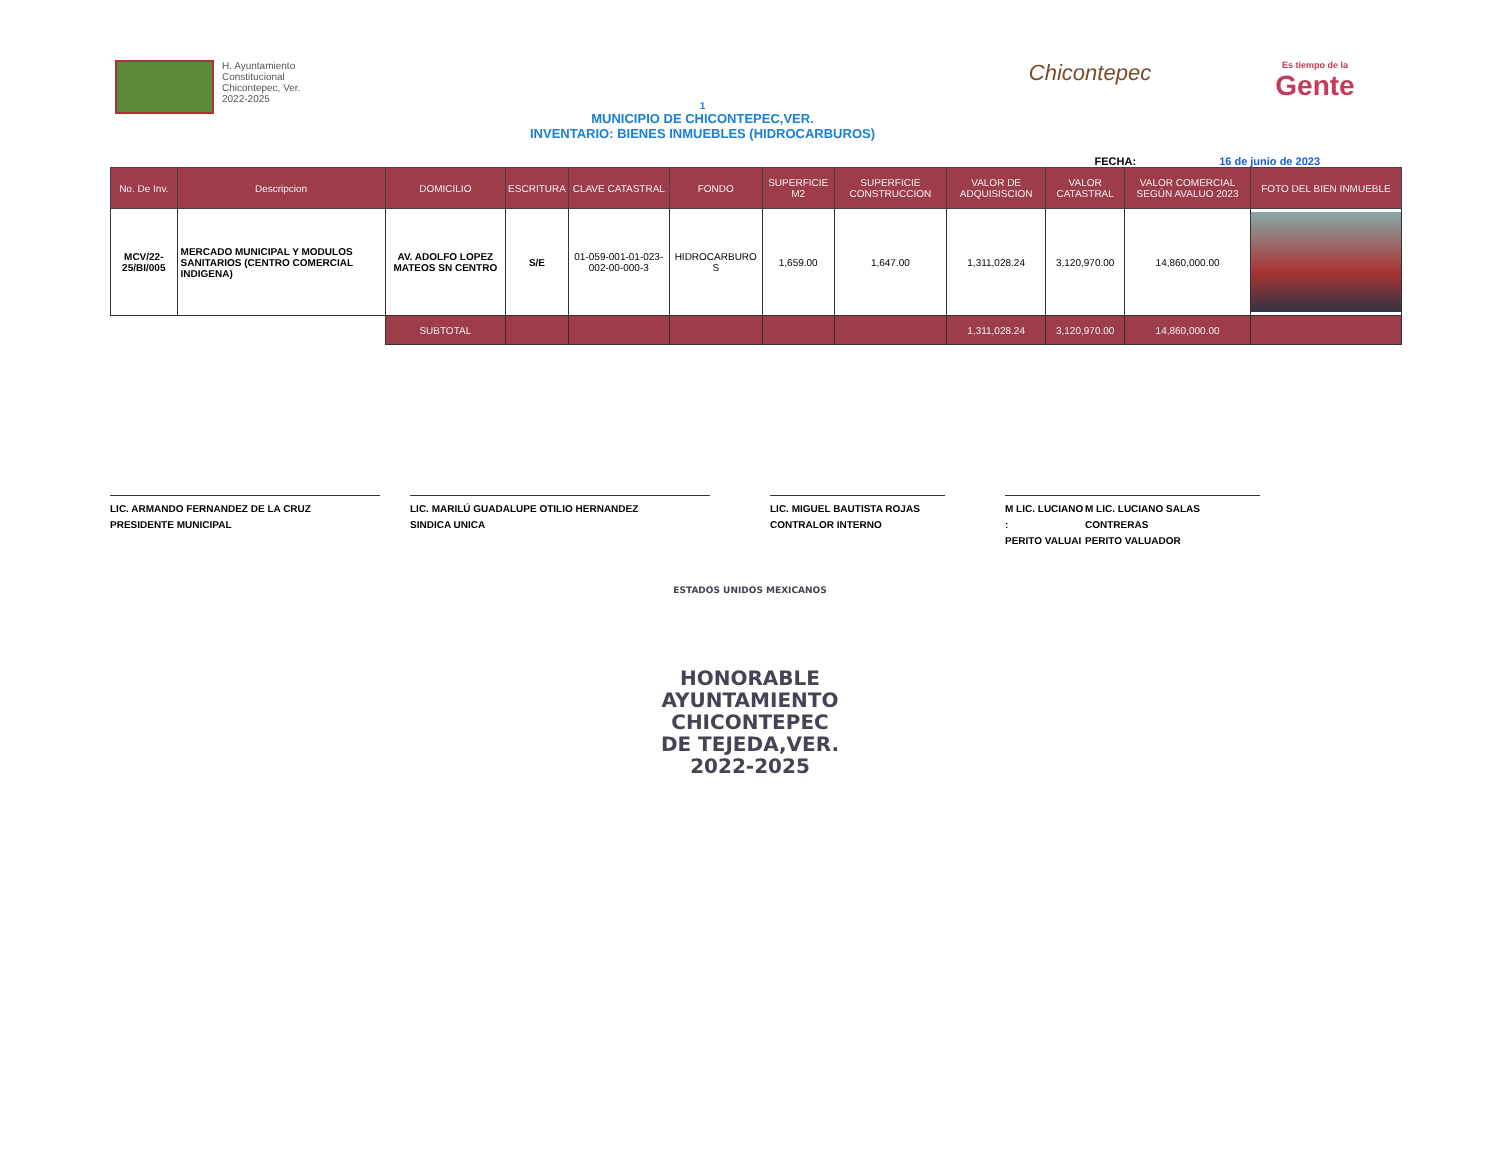H. Ayuntamiento
Constitucional
Chicontepec, Ver.
2022-2025
1
MUNICIPIO DE CHICONTEPEC,VER.
INVENTARIO: BIENES INMUEBLES (HIDROCARBUROS)
Chicontepec
Es tiempo de la
Gente
FECHA: 16 de junio de 2023
| No. De Inv. | Descripcion | DOMICILIO | ESCRITURA | CLAVE CATASTRAL | FONDO | SUPERFICIE M2 | SUPERFICIE CONSTRUCCION | VALOR DE ADQUISISCION | VALOR CATASTRAL | VALOR COMERCIAL SEGÚN AVALUO 2023 | FOTO DEL BIEN INMUEBLE |
| --- | --- | --- | --- | --- | --- | --- | --- | --- | --- | --- | --- |
| MCV/22-25/BI/005 | MERCADO MUNICIPAL Y MODULOS SANITARIOS (CENTRO COMERCIAL INDIGENA) | AV. ADOLFO LOPEZ MATEOS SN CENTRO | S/E | 01-059-001-01-023-002-00-000-3 | HIDROCARBURO S | 1,659.00 | 1,647.00 | 1,311,028.24 | 3,120,970.00 | 14,860,000.00 | |
| | | SUBTOTAL | | | | | | 1,311,028.24 | 3,120,970.00 | 14,860,000.00 | |
LIC. ARMANDO FERNANDEZ DE LA CRUZ
PRESIDENTE MUNICIPAL
LIC. MARILÚ GUADALUPE OTILIO HERNANDEZ
SINDICA UNICA
LIC. MIGUEL BAUTISTA ROJAS
CONTRALOR INTERNO
M LIC. LUCIANO :
PERITO VALUAI
M LIC. LUCIANO SALAS CONTRERAS
PERITO VALUADOR
ESTADOS UNIDOS MEXICANOS
HONORABLE
AYUNTAMIENTO
CHICONTEPEC
DE TEJEDA,VER.
2022-2025